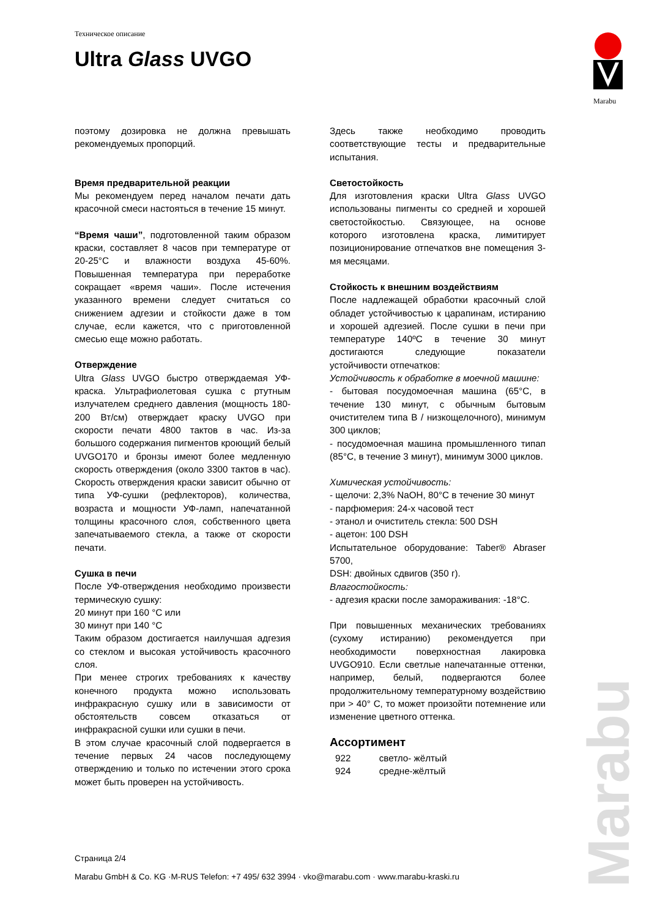Техническое описание
Ultra Glass UVGO
Marabu
Marabu
поэтому дозировка не должна превышать рекомендуемых пропорций.
Время предварительной реакции
Мы рекомендуем перед началом печати дать красочной смеси настояться в течение 15 минут.
“Время чаши”, подготовленной таким образом краски, составляет 8 часов при температуре от 20-25°C и влажности воздуха 45-60%. Повышенная температура при переработке сокращает «время чаши». После истечения указанного времени следует считаться со снижением адгезии и стойкости даже в том случае, если кажется, что с приготовленной смесью еще можно работать.
Отверждение
Ultra Glass UVGO быстро отверждаемая УФ-краска. Ультрафиолетовая сушка с ртутным излучателем среднего давления (мощность 180-200 Вт/см) отверждает краску UVGO при скорости печати 4800 тактов в час. Из-за большого содержания пигментов кроющий белый UVGO170 и бронзы имеют более медленную скорость отверждения (около 3300 тактов в час). Скорость отверждения краски зависит обычно от типа УФ-сушки (рефлекторов), количества, возраста и мощности УФ-ламп, напечатанной толщины красочного слоя, собственного цвета запечатываемого стекла, а также от скорости печати.
Сушка в печи
После УФ-отверждения необходимо произвести термическую сушку:
20 минут при 160 °C или
30 минут при 140 °C
Таким образом достигается наилучшая адгезия со стеклом и высокая устойчивость красочного слоя.
При менее строгих требованиях к качеству конечного продукта можно использовать инфракрасную сушку или в зависимости от обстоятельств совсем отказаться от инфракрасной сушки или сушки в печи.
В этом случае красочный слой подвергается в течение первых 24 часов последующему отверждению и только по истечении этого срока может быть проверен на устойчивость.
Здесь также необходимо проводить соответствующие тесты и предварительные испытания.
Светостойкость
Для изготовления краски Ultra Glass UVGO использованы пигменты со средней и хорошей светостойкостью. Связующее, на основе которого изготовлена краска, лимитирует позиционирование отпечатков вне помещения 3-мя месяцами.
Стойкость к внешним воздействиям
После надлежащей обработки красочный слой обладет устойчивостью к царапинам, истиранию и хорошей адгезией. После сушки в печи при температуре 140ºC в течение 30 минут достигаются следующие показатели устойчивости отпечатков:
Устойчивость к обработке в моечной машине:
- бытовая посудомоечная машина (65°C, в течение 130 минут, с обычным бытовым очистителем типа B / низкощелочного), минимум 300 циклов;
- посудомоечная машина промышленного типап (85°C, в течение 3 минут), минимум 3000 циклов.
Химическая устойчивость:
- щелочи: 2,3% NaOH, 80°C в течение 30 минут
- парфюмерия: 24-х часовой тест
- этанол и очиститель стекла: 500 DSH
- ацетон: 100 DSH
Испытательное оборудование: Taber® Abraser 5700,
DSH: двойных сдвигов (350 г).
Влагостойкость:
- адгезия краски после замораживания: -18°C.
При повышенных механических требованиях (сухому истиранию) рекомендуется при необходимости поверхностная лакировка UVGO910. Если светлые напечатанные оттенки, например, белый, подвергаются более продолжительному температурному воздействию при > 40° C, то может произойти потемнение или изменение цветного оттенка.
Ассортимент
922 светло- жёлтый
924 средне-жёлтый
Страница 2/4
Marabu GmbH & Co. KG ·M-RUS Telefon: +7 495/ 632 3994 · vko@marabu.com · www.marabu-kraski.ru